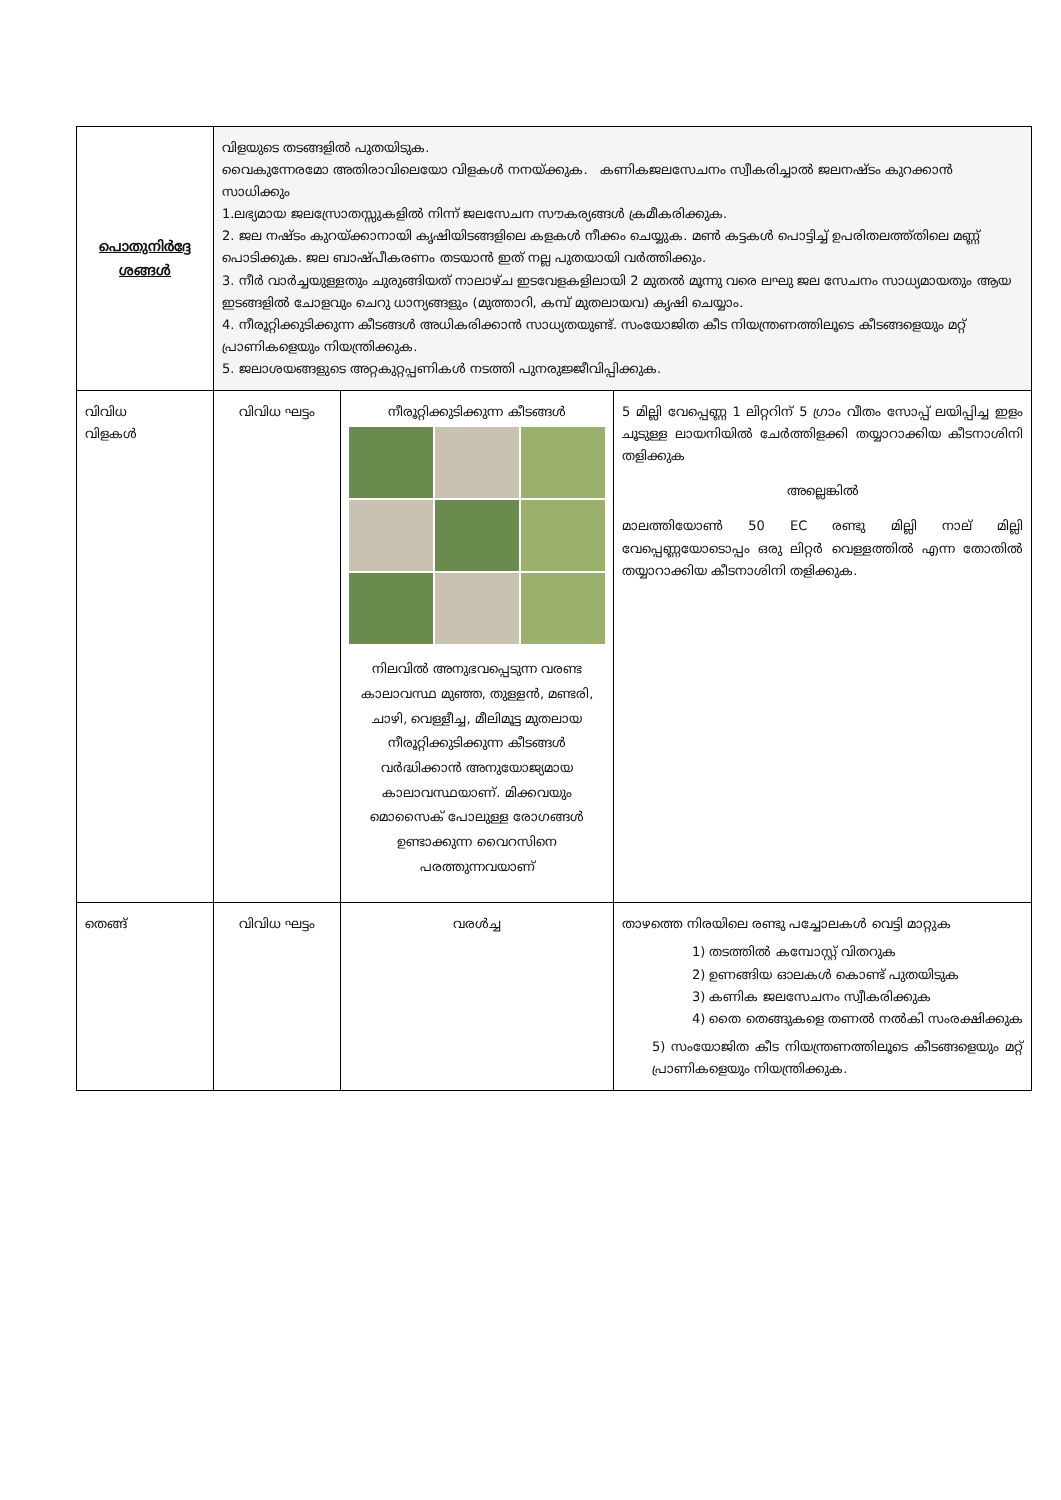| പൊതുനിർദ്ദേ ശങ്ങൾ | വിളയുടെ തടങ്ങളിൽ പുതയിടുക. വൈകുന്നേരമോ അതിരാവിലെയോ വിളകൾ നനയ്ക്കുക. കണികജലസേചനം സ്വീകരിച്ചാൽ ജലനഷ്ടം കുറക്കാൻ സാധിക്കും 1.ലഭ്യമായ ജലസ്രോതസ്സുകളിൽ നിന്ന് ജലസേചന സൗകര്യങ്ങൾ ക്രമീകരിക്കുക. 2. ജല നഷ്ടം കുറയ്ക്കാനായി കൃഷിയിടങ്ങളിലെ കളകൾ നീക്കം ചെയ്യുക. മൺ കട്ടകൾ പൊട്ടിച്ച് ഉപരിതലത്ത്തിലെ മണ്ണ് പൊടിക്കുക. ജല ബാഷ്പീകരണം തടയാൻ ഇത് നല്ല പുതയായി വർത്തിക്കും. 3. നീർ വാർച്ചയുള്ളതും ചുരുങ്ങിയത് നാലാഴ്ച ഇടവേളകളിലായി 2 മുതൽ മൂന്നു വരെ ലഘു ജല സേചനം സാധ്യമായതും ആയ ഇടങ്ങളിൽ ചോളവും ചെറു ധാന്യങ്ങളും (മുത്താറി, കമ്പ് മുതലായവ) കൃഷി ചെയ്യാം. 4. നീരൂറ്റിക്കുടിക്കുന്ന കീടങ്ങൾ അധികരിക്കാൻ സാധ്യതയുണ്ട്. സംയോജിത കീട നിയന്ത്രണത്തിലൂടെ കീടങ്ങളെയും മറ്റ് പ്രാണികളെയും നിയന്ത്രിക്കുക. 5. ജലാശയങ്ങളുടെ അറ്റകുറ്റപ്പണികൾ നടത്തി പുനരുജ്ജീവിപ്പിക്കുക. | | |
| വിവിധ വിളകൾ | വിവിധ ഘട്ടം | നീരൂറ്റിക്കുടിക്കുന്ന കീടങ്ങൾ നിലവിൽ അനുഭവപ്പെടുന്ന വരണ്ട കാലാവസ്ഥ മുഞ്ഞ, തുള്ളൻ, മണ്ടരി, ചാഴി, വെള്ളീച്ച, മീലിമൂട്ട മുതലായ നീരൂറ്റിക്കുടിക്കുന്ന കീടങ്ങൾ വർദ്ധിക്കാൻ അനുയോജ്യമായ കാലാവസ്ഥയാണ്. മിക്കവയും മൊസൈക് പോലുള്ള രോഗങ്ങൾ ഉണ്ടാക്കുന്ന വൈറസിനെ പരത്തുന്നവയാണ് | 5 മില്ലി വേപ്പെണ്ണ 1 ലിറ്ററിന് 5 ഗ്രാം വീതം സോപ്പ് ലയിപ്പിച്ച ഇളം ചൂടുള്ള ലായനിയിൽ ചേർത്തിളക്കി തയ്യാറാക്കിയ കീടനാശിനി തളിക്കുക അല്ലെങ്കിൽ മാലത്തിയോൺ 50 EC രണ്ടു മില്ലി നാല് മില്ലി വേപ്പെണ്ണയോടൊപ്പം ഒരു ലിറ്റർ വെള്ളത്തിൽ എന്ന തോതിൽ തയ്യാറാക്കിയ കീടനാശിനി തളിക്കുക. |
| തെങ്ങ് | വിവിധ ഘട്ടം | വരൾച്ച | താഴത്തെ നിരയിലെ രണ്ടു പച്ചോലകൾ വെട്ടി മാറ്റുക 1) തടത്തിൽ കമ്പോസ്റ്റ് വിതറുക 2) ഉണങ്ങിയ ഓലകൾ കൊണ്ട് പുതയിടുക 3) കണിക ജലസേചനം സ്വീകരിക്കുക 4) തൈ തെങ്ങുകളെ തണൽ നൽകി സംരക്ഷിക്കുക 5) സംയോജിത കീട നിയന്ത്രണത്തിലൂടെ കീടങ്ങളെയും മറ്റ് പ്രാണികളെയും നിയന്ത്രിക്കുക. |